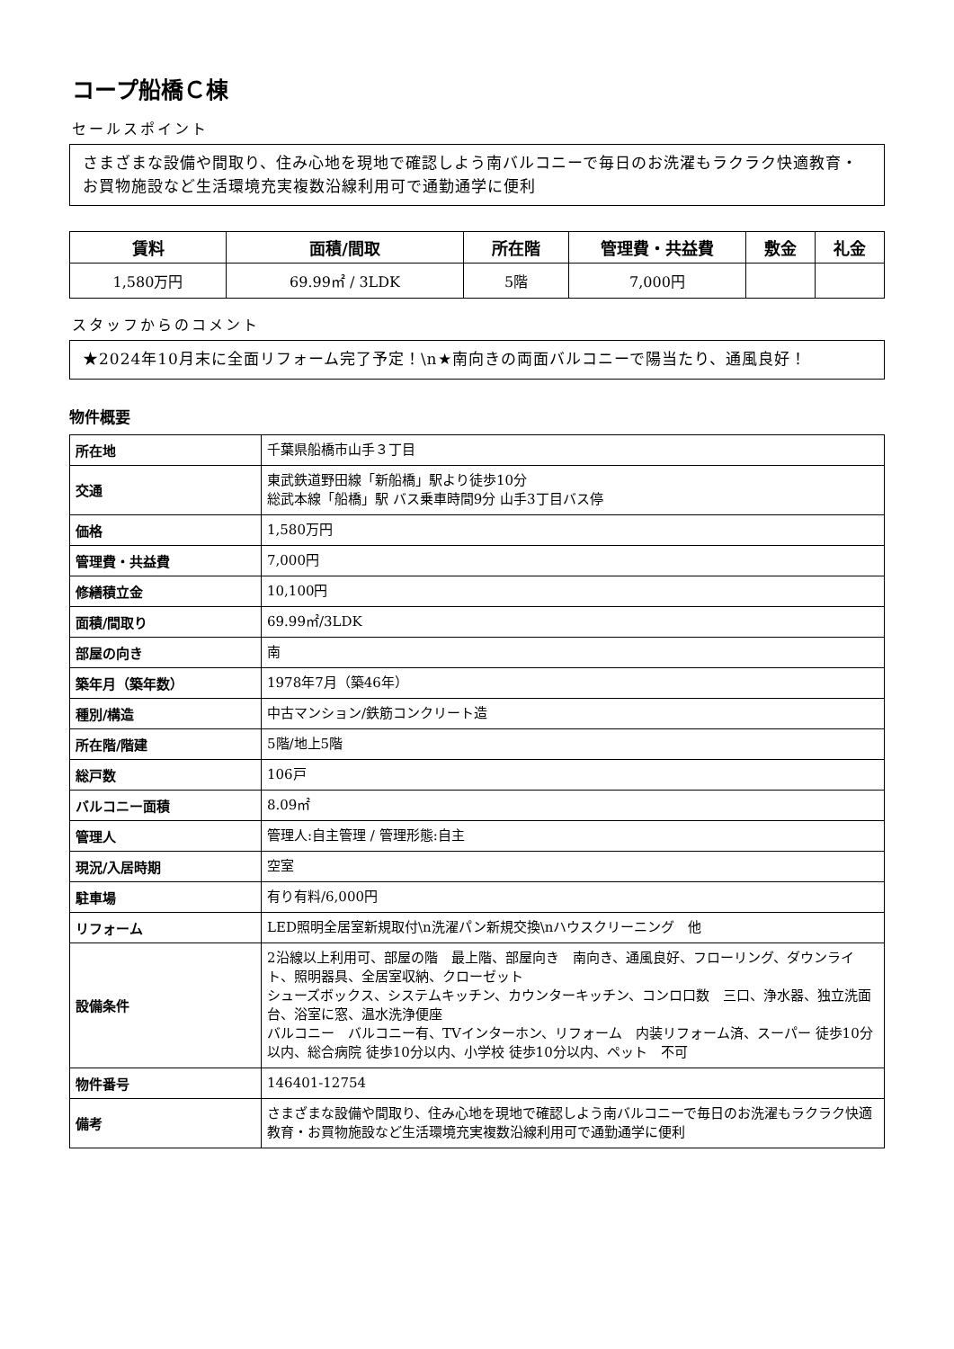コープ船橋Ｃ棟
セールスポイント
さまざまな設備や間取り、住み心地を現地で確認しよう南バルコニーで毎日のお洗濯もラクラク快適教育・お買物施設など生活環境充実複数沿線利用可で通勤通学に便利
| 賃料 | 面積/間取 | 所在階 | 管理費・共益費 | 敷金 | 礼金 |
| --- | --- | --- | --- | --- | --- |
| 1,580万円 | 69.99㎡ / 3LDK | 5階 | 7,000円 | | |
スタッフからのコメント
★2024年10月末に全面リフォーム完了予定！\n★南向きの両面バルコニーで陽当たり、通風良好！
物件概要
| 所在地 | 千葉県船橋市山手３丁目 |
| 交通 | 東武鉄道野田線「新船橋」駅より徒歩10分 総武本線「船橋」駅 バス乗車時間9分 山手3丁目バス停 |
| 価格 | 1,580万円 |
| 管理費・共益費 | 7,000円 |
| 修繕積立金 | 10,100円 |
| 面積/間取り | 69.99㎡/3LDK |
| 部屋の向き | 南 |
| 築年月（築年数） | 1978年7月（築46年） |
| 種別/構造 | 中古マンション/鉄筋コンクリート造 |
| 所在階/階建 | 5階/地上5階 |
| 総戸数 | 106戸 |
| バルコニー面積 | 8.09㎡ |
| 管理人 | 管理人:自主管理 / 管理形態:自主 |
| 現況/入居時期 | 空室 |
| 駐車場 | 有り有料/6,000円 |
| リフォーム | LED照明全居室新規取付\n洗濯パン新規交換\nハウスクリーニング 他 |
| 設備条件 | 2沿線以上利用可、部屋の階 最上階、部屋向き 南向き、通風良好、フローリング、ダウンライト、照明器具、全居室収納、クローゼット シューズボックス、システムキッチン、カウンターキッチン、コンロ口数 三口、浄水器、独立洗面台、浴室に窓、温水洗浄便座 バルコニー バルコニー有、TVインターホン、リフォーム 内装リフォーム済、スーパー 徒歩10分以内、総合病院 徒歩10分以内、小学校 徒歩10分以内、ペット 不可 |
| 物件番号 | 146401-12754 |
| 備考 | さまざまな設備や間取り、住み心地を現地で確認しよう南バルコニーで毎日のお洗濯もラクラク快適教育・お買物施設など生活環境充実複数沿線利用可で通勤通学に便利 |